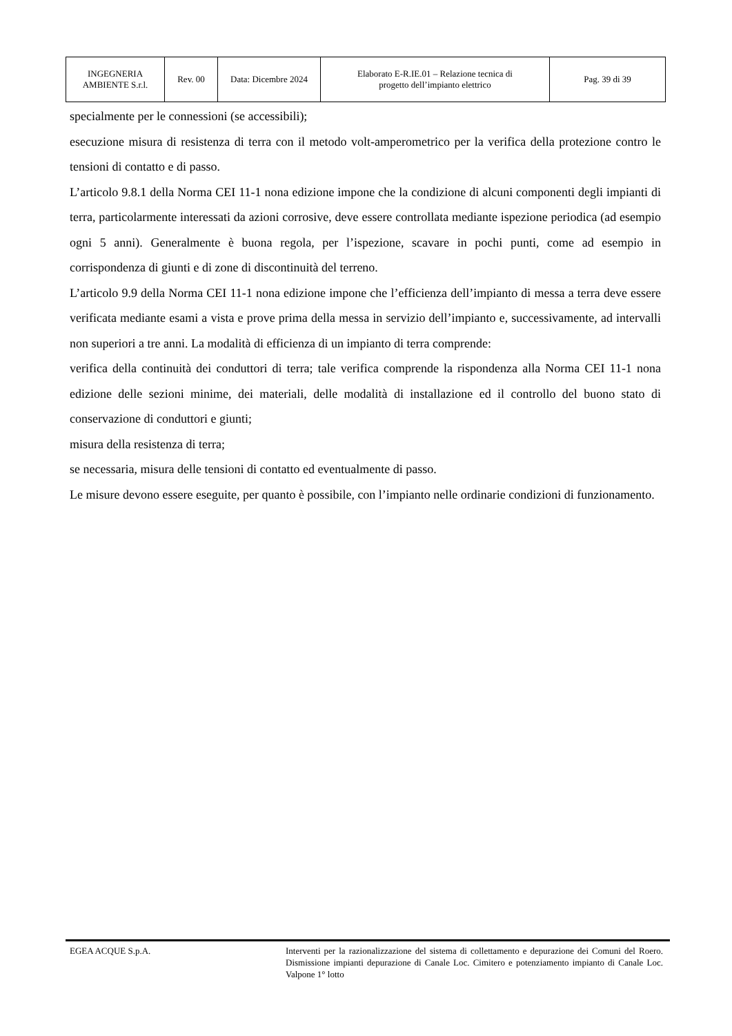| INGEGNERIA AMBIENTE S.r.l. | Rev. 00 | Data: Dicembre 2024 | Elaborato E-R.IE.01 – Relazione tecnica di progetto dell’impianto elettrico | Pag. 39 di 39 |
specialmente per le connessioni (se accessibili);
esecuzione misura di resistenza di terra con il metodo volt-amperometrico per la verifica della protezione contro le tensioni di contatto e di passo.
L’articolo 9.8.1 della Norma CEI 11-1 nona edizione impone che la condizione di alcuni componenti degli impianti di terra, particolarmente interessati da azioni corrosive, deve essere controllata mediante ispezione periodica (ad esempio ogni 5 anni). Generalmente è buona regola, per l’ispezione, scavare in pochi punti, come ad esempio in corrispondenza di giunti e di zone di discontinuità del terreno.
L’articolo 9.9 della Norma CEI 11-1 nona edizione impone che l’efficienza dell’impianto di messa a terra deve essere verificata mediante esami a vista e prove prima della messa in servizio dell’impianto e, successivamente, ad intervalli non superiori a tre anni. La modalità di efficienza di un impianto di terra comprende:
verifica della continuità dei conduttori di terra; tale verifica comprende la rispondenza alla Norma CEI 11-1 nona edizione delle sezioni minime, dei materiali, delle modalità di installazione ed il controllo del buono stato di conservazione di conduttori e giunti;
misura della resistenza di terra;
se necessaria, misura delle tensioni di contatto ed eventualmente di passo.
Le misure devono essere eseguite, per quanto è possibile, con l’impianto nelle ordinarie condizioni di funzionamento.
EGEA ACQUE S.p.A. Interventi per la razionalizzazione del sistema di collettamento e depurazione dei Comuni del Roero. Dismissione impianti depurazione di Canale Loc. Cimitero e potenziamento impianto di Canale Loc. Valpone 1° lotto